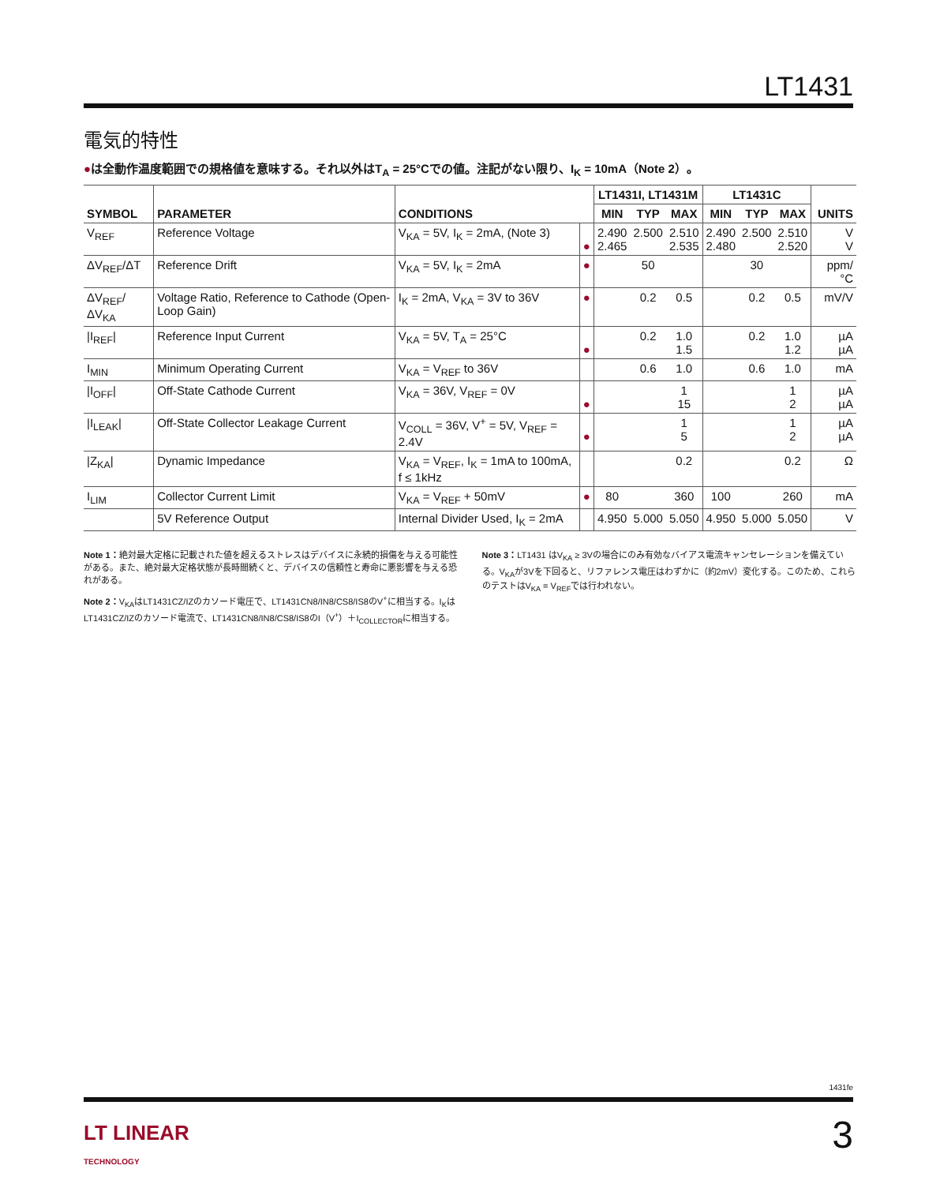LT1431
電気的特性
●は全動作温度範囲での規格値を意味する。それ以外はT<sub>A</sub> = 25°Cでの値。注記がない限り、I<sub>K</sub> = 10mA（Note 2）。
| SYMBOL | PARAMETER | CONDITIONS | | LT1431I, LT1431M | | | LT1431C | | | UNITS |
| --- | --- | --- | --- | --- | --- | --- | --- | --- | --- | --- |
| | | | | MIN | TYP | MAX | MIN | TYP | MAX | |
| V<sub>REF</sub> | Reference Voltage | V<sub>KA</sub> = 5V, I<sub>K</sub> = 2mA, (Note 3) | ● | 2.490 2.465 | 2.500 | 2.510 2.535 | 2.490 2.480 | 2.500 | 2.510 2.520 | V V |
| ΔV<sub>REF</sub>/ΔT | Reference Drift | V<sub>KA</sub> = 5V, I<sub>K</sub> = 2mA | ● | | 50 | | | 30 | | ppm/°C |
| ΔV<sub>REF</sub>/ΔV<sub>KA</sub> | Voltage Ratio, Reference to Cathode (Open-Loop Gain) | I<sub>K</sub> = 2mA, V<sub>KA</sub> = 3V to 36V | ● | | 0.2 | 0.5 | | 0.2 | 0.5 | mV/V |
| /I<sub>REF</sub>/ | Reference Input Current | V<sub>KA</sub> = 5V, T<sub>A</sub> = 25°C | ● | | 0.2 | 1.0 1.5 | | 0.2 | 1.0 1.2 | µA µA |
| I<sub>MIN</sub> | Minimum Operating Current | V<sub>KA</sub> = V<sub>REF</sub> to 36V | | | 0.6 | 1.0 | | 0.6 | 1.0 | mA |
| /I<sub>OFF</sub>/ | Off-State Cathode Current | V<sub>KA</sub> = 36V, V<sub>REF</sub> = 0V | ● | | | 1 15 | | | 1 2 | µA µA |
| /I<sub>LEAK</sub>/ | Off-State Collector Leakage Current | V<sub>COLL</sub> = 36V, V<sup>+</sup> = 5V, V<sub>REF</sub> = 2.4V | ● | | | 1 5 | | | 1 2 | µA µA |
| /Z<sub>KA</sub>/ | Dynamic Impedance | V<sub>KA</sub> = V<sub>REF</sub>, I<sub>K</sub> = 1mA to 100mA, f ≤ 1kHz | | | | 0.2 | | | 0.2 | Ω |
| I<sub>LIM</sub> | Collector Current Limit | V<sub>KA</sub> = V<sub>REF</sub> + 50mV | ● | 80 | | 360 | 100 | | 260 | mA |
| | 5V Reference Output | Internal Divider Used, I<sub>K</sub> = 2mA | | 4.950 | 5.000 | 5.050 | 4.950 | 5.000 | 5.050 | V |
Note 1：絶対最大定格に記載された値を超えるストレスはデバイスに永続的損傷を与える可能性がある。また、絶対最大定格状態が長時間続くと、デバイスの信頼性と寿命に悪影響を与える恐れがある。
Note 2：V<sub>KA</sub>はLT1431CZ/IZのカソード電圧で、LT1431CN8/IN8/CS8/IS8のV<sup>+</sup>に相当する。I<sub>K</sub>はLT1431CZ/IZのカソード電流で、LT1431CN8/IN8/CS8/IS8のI（V<sup>+</sup>）＋I<sub>COLLECTOR</sub>に相当する。
Note 3：LT1431 はV<sub>KA</sub> ≥ 3Vの場合にのみ有効なバイアス電流キャンセレーションを備えている。V<sub>KA</sub>が3Vを下回ると、リファレンス電圧はわずかに（約2mV）変化する。このため、これらのテストはV<sub>KA</sub> = V<sub>REF</sub>では行われない。
1431fe
LT LINEAR
TECHNOLOGY
3